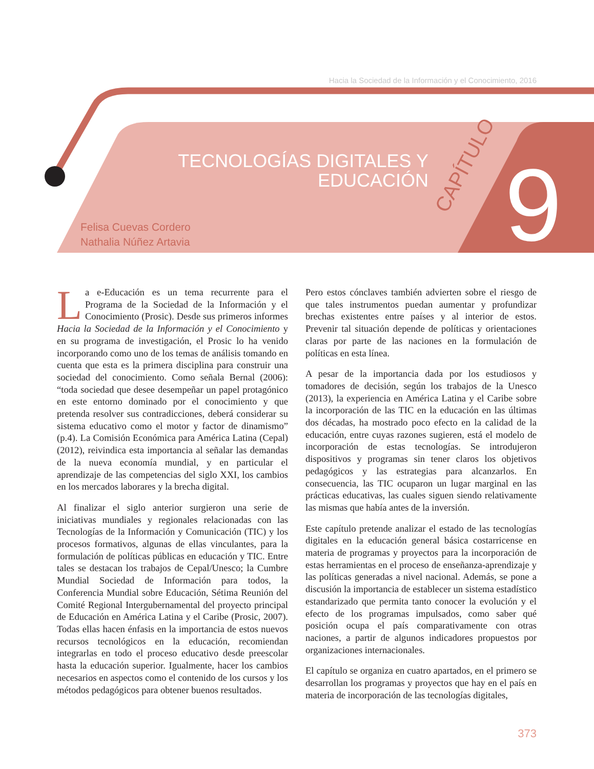Hacia la Sociedad de la Información y el Conocimiento, 2016
TECNOLOGÍAS DIGITALES Y
EDUCACIÓN
CAPÍTULO 9
Felisa Cuevas Cordero
Nathalia Núñez Artavia
La e-Educación es un tema recurrente para el Programa de la Sociedad de la Información y el Conocimiento (Prosic). Desde sus primeros informes Hacia la Sociedad de la Información y el Conocimiento y en su programa de investigación, el Prosic lo ha venido incorporando como uno de los temas de análisis tomando en cuenta que esta es la primera disciplina para construir una sociedad del conocimiento. Como señala Bernal (2006): “toda sociedad que desee desempeñar un papel protagónico en este entorno dominado por el conocimiento y que pretenda resolver sus contradicciones, deberá considerar su sistema educativo como el motor y factor de dinamismo” (p.4). La Comisión Económica para América Latina (Cepal) (2012), reivindica esta importancia al señalar las demandas de la nueva economía mundial, y en particular el aprendizaje de las competencias del siglo XXI, los cambios en los mercados laborares y la brecha digital.
Al finalizar el siglo anterior surgieron una serie de iniciativas mundiales y regionales relacionadas con las Tecnologías de la Información y Comunicación (TIC) y los procesos formativos, algunas de ellas vinculantes, para la formulación de políticas públicas en educación y TIC. Entre tales se destacan los trabajos de Cepal/Unesco; la Cumbre Mundial Sociedad de Información para todos, la Conferencia Mundial sobre Educación, Sétima Reunión del Comité Regional Intergubernamental del proyecto principal de Educación en América Latina y el Caribe (Prosic, 2007). Todas ellas hacen énfasis en la importancia de estos nuevos recursos tecnológicos en la educación, recomiendan integrarlas en todo el proceso educativo desde preescolar hasta la educación superior. Igualmente, hacer los cambios necesarios en aspectos como el contenido de los cursos y los métodos pedagógicos para obtener buenos resultados.
Pero estos cónclaves también advierten sobre el riesgo de que tales instrumentos puedan aumentar y profundizar brechas existentes entre países y al interior de estos. Prevenir tal situación depende de políticas y orientaciones claras por parte de las naciones en la formulación de políticas en esta línea.
A pesar de la importancia dada por los estudiosos y tomadores de decisión, según los trabajos de la Unesco (2013), la experiencia en América Latina y el Caribe sobre la incorporación de las TIC en la educación en las últimas dos décadas, ha mostrado poco efecto en la calidad de la educación, entre cuyas razones sugieren, está el modelo de incorporación de estas tecnologías. Se introdujeron dispositivos y programas sin tener claros los objetivos pedagógicos y las estrategias para alcanzarlos. En consecuencia, las TIC ocuparon un lugar marginal en las prácticas educativas, las cuales siguen siendo relativamente las mismas que había antes de la inversión.
Este capítulo pretende analizar el estado de las tecnologías digitales en la educación general básica costarricense en materia de programas y proyectos para la incorporación de estas herramientas en el proceso de enseñanza-aprendizaje y las políticas generadas a nivel nacional. Además, se pone a discusión la importancia de establecer un sistema estadístico estandarizado que permita tanto conocer la evolución y el efecto de los programas impulsados, como saber qué posición ocupa el país comparativamente con otras naciones, a partir de algunos indicadores propuestos por organizaciones internacionales.
El capítulo se organiza en cuatro apartados, en el primero se desarrollan los programas y proyectos que hay en el país en materia de incorporación de las tecnologías digitales,
373